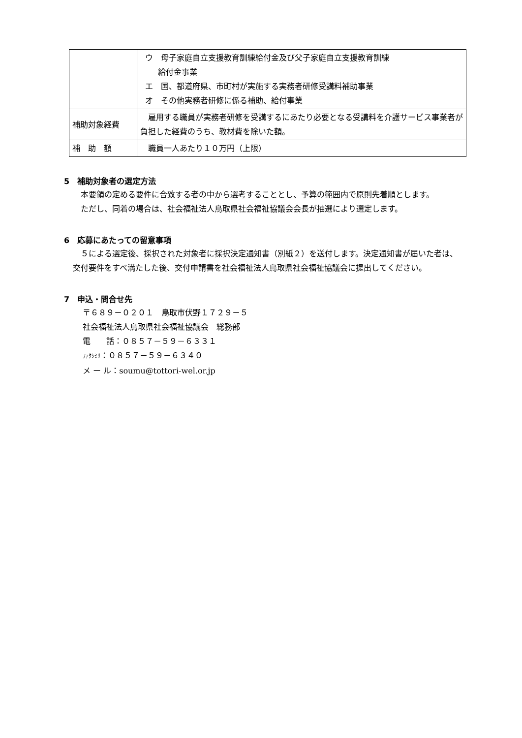| | ウ 母子家庭自立支援教育訓練給付金及び父子家庭自立支援教育訓練 給付金事業 エ 国、都道府県、市町村が実施する実務者研修受講料補助事業 オ その他実務者研修に係る補助、給付事業 |
| 補助対象経費 | 雇用する職員が実務者研修を受講するにあたり必要となる受講料を介護サービス事業者が負担した経費のうち、教材費を除いた額。 |
| 補 助 額 | 職員一人あたり１０万円（上限） |
5　補助対象者の選定方法
本要領の定める要件に合致する者の中から選考することとし、予算の範囲内で原則先着順とします。
ただし、同着の場合は、社会福祉法人鳥取県社会福祉協議会会長が抽選により選定します。
6　応募にあたっての留意事項
５による選定後、採択された対象者に採択決定通知書（別紙２）を送付します。決定通知書が届いた者は、交付要件をすべ満たした後、交付申請書を社会福祉法人鳥取県社会福祉協議会に提出してください。
7　申込・問合せ先
〒６８９－０２０１　鳥取市伏野１７２９－５
社会福祉法人鳥取県社会福祉協議会　総務部
電　　話：０８５７－５９－６３３１
ﾌｧｸｼﾐﾘ：０８５７－５９－６３４０
メ ー ル：soumu@tottori-wel.or.jp